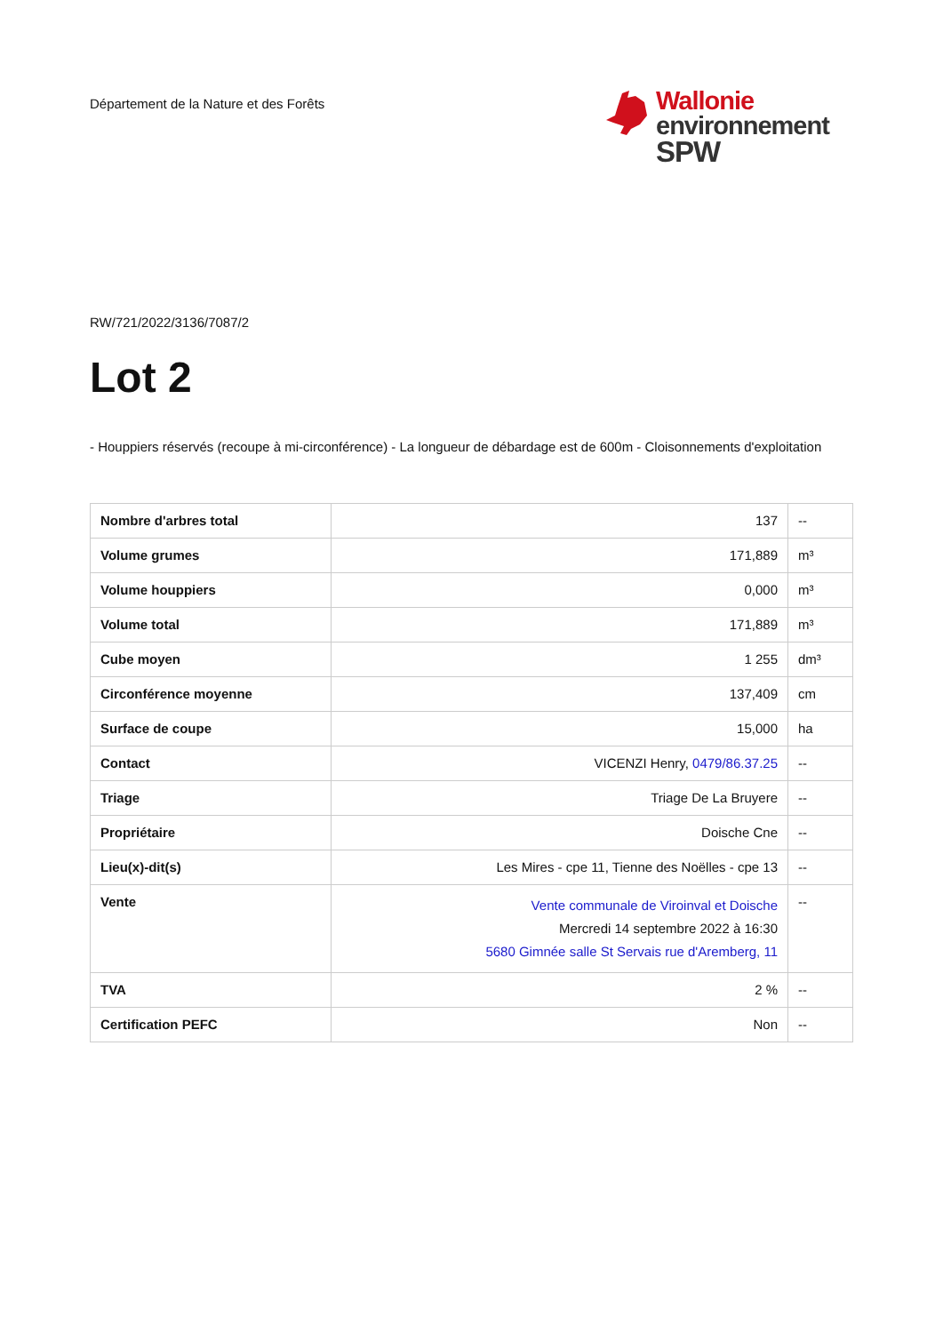Département de la Nature et des Forêts
Wallonie
environnement
SPW
RW/721/2022/3136/7087/2
Lot 2
- Houppiers réservés (recoupe à mi-circonférence) - La longueur de débardage est de 600m - Cloisonnements d'exploitation
| Nombre d'arbres total | 137 | -- |
| Volume grumes | 171,889 | m³ |
| Volume houppiers | 0,000 | m³ |
| Volume total | 171,889 | m³ |
| Cube moyen | 1 255 | dm³ |
| Circonférence moyenne | 137,409 | cm |
| Surface de coupe | 15,000 | ha |
| Contact | VICENZI Henry, 0479/86.37.25 | -- |
| Triage | Triage De La Bruyere | -- |
| Propriétaire | Doische Cne | -- |
| Lieu(x)-dit(s) | Les Mires - cpe 11, Tienne des Noëlles - cpe 13 | -- |
| Vente | Vente communale de Viroinval et Doische Mercredi 14 septembre 2022 à 16:30 5680 Gimnée salle St Servais rue d'Aremberg, 11 | -- |
| TVA | 2 % | -- |
| Certification PEFC | Non | -- |